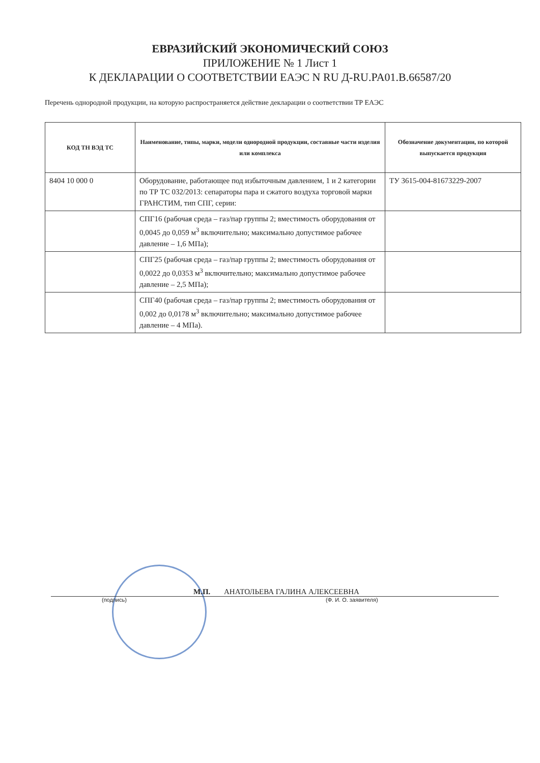ЕВРАЗИЙСКИЙ ЭКОНОМИЧЕСКИЙ СОЮЗ
ПРИЛОЖЕНИЕ № 1 Лист 1
К ДЕКЛАРАЦИИ О СООТВЕТСТВИИ ЕАЭС N RU Д-RU.PA01.B.66587/20
Перечень однородной продукции, на которую распространяется действие декларации о соответствии ТР ЕАЭС
| КОД ТН ВЭД ТС | Наименование, типы, марки, модели однородной продукции, составные части изделия или комплекса | Обозначение документации, по которой выпускается продукция |
| --- | --- | --- |
| 8404 10 000 0 | Оборудование, работающее под избыточным давлением, 1 и 2 категории по ТР ТС 032/2013: сепараторы пара и сжатого воздуха торговой марки ГРАНСТИМ, тип СПГ, серии: | ТУ 3615-004-81673229-2007 |
| | СПГ16 (рабочая среда – газ/пар группы 2; вместимость оборудования от 0,0045 до 0,059 м<sup>3</sup> включительно; максимально допустимое рабочее давление – 1,6 МПа); | |
| | СПГ25 (рабочая среда – газ/пар группы 2; вместимость оборудования от 0,0022 до 0,0353 м<sup>3</sup> включительно; максимально допустимое рабочее давление – 2,5 МПа); | |
| | СПГ40 (рабочая среда – газ/пар группы 2; вместимость оборудования от 0,002 до 0,0178 м<sup>3</sup> включительно; максимально допустимое рабочее давление – 4 МПа). | |
М.П. АНАТОЛЬЕВА ГАЛИНА АЛЕКСЕЕВНА
(подпись) (Ф. И. О. заявителя)